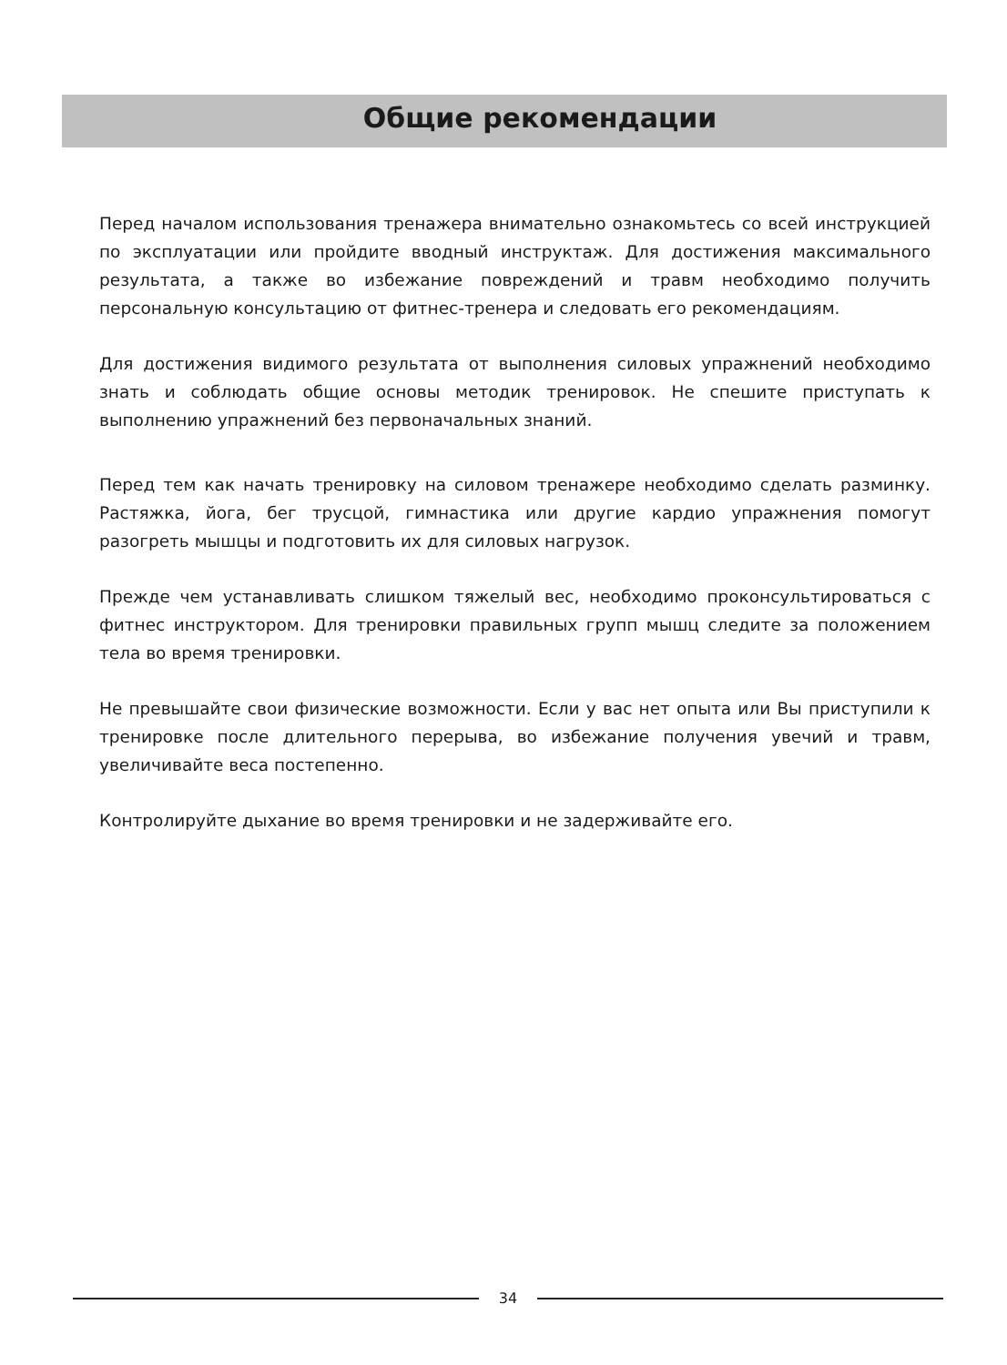Общие рекомендации
Перед началом использования тренажера внимательно ознакомьтесь со всей инструкцией по эксплуатации или пройдите вводный инструктаж. Для достижения максимального результата, а также во избежание повреждений и травм необходимо получить персональную консультацию от фитнес-тренера и следовать его рекомендациям.
Для достижения видимого результата от выполнения силовых упражнений необходимо знать и соблюдать общие основы методик тренировок. Не спешите приступать к выполнению упражнений без первоначальных знаний.
Перед тем как начать тренировку на силовом тренажере необходимо сделать разминку. Растяжка, йога, бег трусцой, гимнастика или другие кардио упражнения помогут разогреть мышцы и подготовить их для силовых нагрузок.
Прежде чем устанавливать слишком тяжелый вес, необходимо проконсультироваться с фитнес инструктором. Для тренировки правильных групп мышц следите за положением тела во время тренировки.
Не превышайте свои физические возможности. Если у вас нет опыта или Вы приступили к тренировке после длительного перерыва, во избежание получения увечий и травм, увеличивайте веса постепенно.
Контролируйте дыхание во время тренировки и не задерживайте его.
34